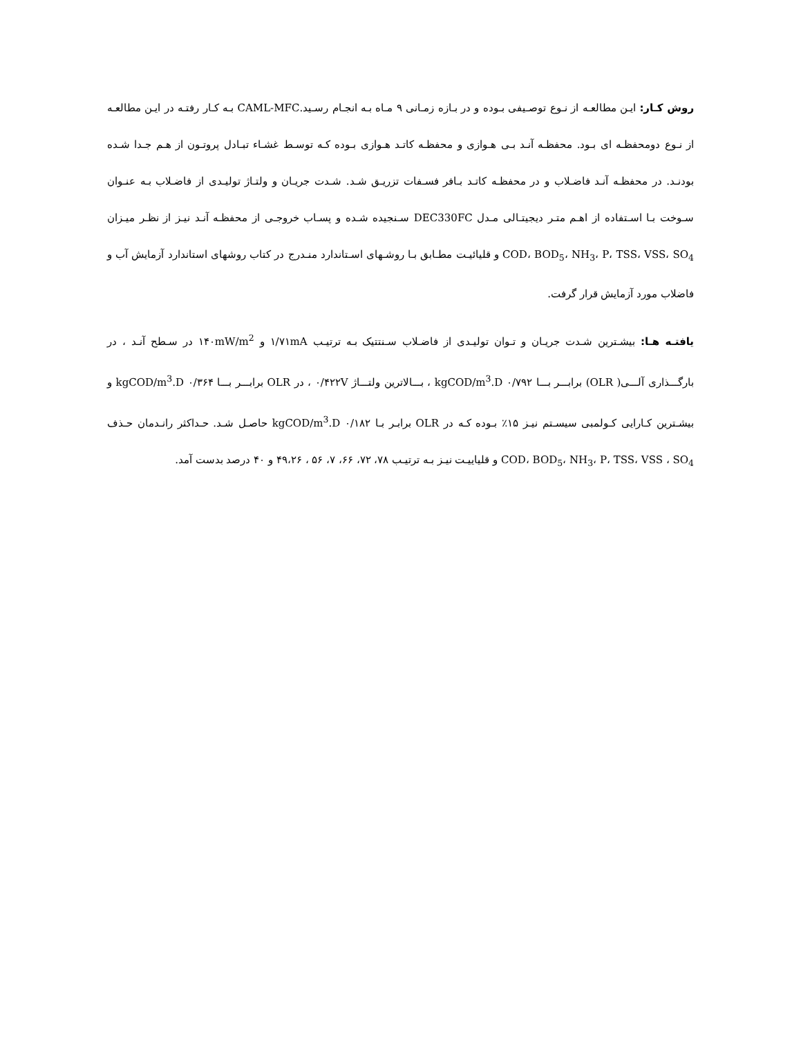روش کـار: ایـن مطالعـه از نـوع توصـیفی بـوده و در بـازه زمـانی ۹ مـاه بـه انجـام رسـید.CAML-MFC بـه کـار رفتـه در ایـن مطالعـه از نـوع دومحفظـه ای بـود. محفظـه آنـد بـی هـوازی و محفظـه کاتـد هـوازی بـوده کـه توسـط غشـاء تبـادل پروتـون از هـم جـدا شـده بودنـد. در محفظـه آنـد فاضـلاب و در محفظـه کاتـد بـافر فسـفات تزریـق شـد. شـدت جریـان و ولتـاژ تولیـدی از فاضـلاب بـه عنـوان سـوخت بـا اسـتفاده از اهـم متـر دیجیتـالی مـدل DEC330FC سـنجیده شـده و پسـاب خروجـی از محفظـه آنـد نیـز از نظـر میـزان COD، BOD<sub>5</sub>، NH<sub>3</sub>، P، TSS، VSS، SO<sub>4</sub> و قلیائیـت مطـابق بـا روشـهای اسـتاندارد منـدرج در کتاب روشهای استاندارد آزمایش آب و فاضلاب مورد آزمایش قرار گرفت.
یافتـه هـا: بیشـترین شـدت جریـان و تـوان تولیـدی از فاضـلاب سـنتتیک بـه ترتیـب ۱/۷۱mA و ۱۴۰mW/m<sup>2</sup> در سـطح آنـد ، در بارگـــذاری آلـــی( OLR) برابـــر بـــا kgCOD/m<sup>3</sup>.D ۰/۷۹۲ ، بـــالاترین ولتـــاژ ۰/۴۲۲V ، در OLR برابـــر بـــا kgCOD/m<sup>3</sup>.D ۰/۳۶۴ و بیشـترین کـارایی کـولمبی سیسـتم نیـز ۱۵٪ بـوده کـه در OLR برابـر بـا kgCOD/m<sup>3</sup>.D ۰/۱۸۲ حاصـل شـد. حـداکثر رانـدمان حـذف COD، BOD<sub>5</sub>، NH<sub>3</sub>، P، TSS، VSS ، SO<sub>4</sub> و قلیاییـت نیـز بـه ترتیـب ۷۸، ۷۲، ۶۶، ۷، ۵۶ ، ۴۹،۲۶ و ۴۰ درصد بدست آمد.